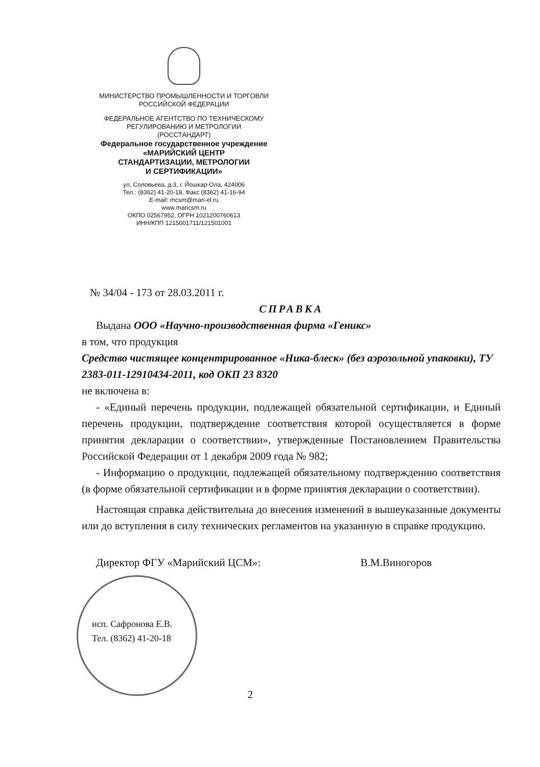МИНИСТЕРСТВО ПРОМЫШЛЕННОСТИ И ТОРГОВЛИ
РОССИЙСКОЙ ФЕДЕРАЦИИ
ФЕДЕРАЛЬНОЕ АГЕНТСТВО ПО ТЕХНИЧЕСКОМУ
РЕГУЛИРОВАНИЮ И МЕТРОЛОГИИ
(РОССТАНДАРТ)
Федеральное государственное учреждение
«МАРИЙСКИЙ ЦЕНТР
СТАНДАРТИЗАЦИИ, МЕТРОЛОГИИ
И СЕРТИФИКАЦИИ»
ул. Соловьева, д.3, г. Йошкар-Ола, 424006
Тел.: (8362) 41-20-18, Факс (8362) 41-16-94
E-mail: mcsm@mari-el.ru
www.maricsm.ru
ОКПО 02567952, ОГРН 1021200760613
ИНН/КПП 1215001711/121501001
№ 34/04 - 173 от 28.03.2011 г.
СПРАВКА
Выдана ООО «Научно-производственная фирма «Геникс»
в том, что продукция
Средство чистящее концентрированное «Ника-блеск» (без аэрозольной упаковки), ТУ 2383-011-12910434-2011, код ОКП 23 8320
не включена в:
- «Единый перечень продукции, подлежащей обязательной сертификации, и Единый перечень продукции, подтверждение соответствия которой осуществляется в форме принятия декларации о соответствии», утвержденные Постановлением Правительства Российской Федерации от 1 декабря 2009 года № 982;
- Информацию о продукции, подлежащей обязательному подтверждению соответствия (в форме обязательной сертификации и в форме принятия декларации о соответствии).
Настоящая справка действительна до внесения изменений в вышеуказанные документы или до вступления в силу технических регламентов на указанную в справке продукцию.
Директор ФГУ «Марийский ЦСМ»: В.М.Виногоров
исп. Сафронова Е.В.
Тел. (8362) 41-20-18
2